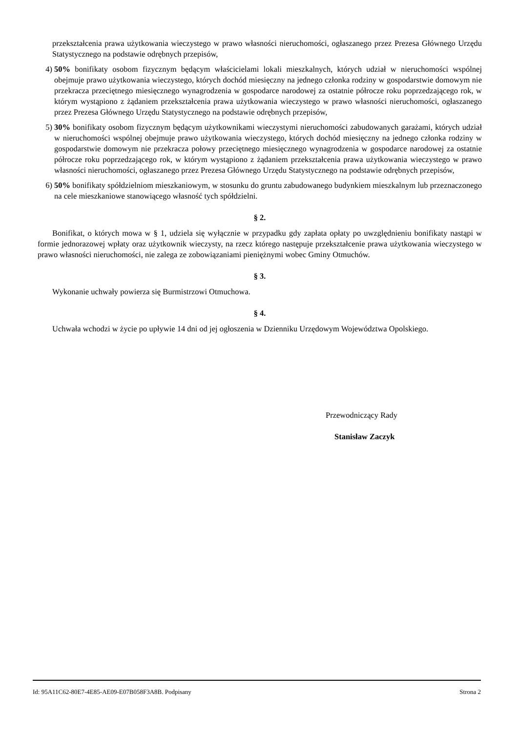przekształcenia prawa użytkowania wieczystego w prawo własności nieruchomości, ogłaszanego przez Prezesa Głównego Urzędu Statystycznego na podstawie odrębnych przepisów,
4) 50% bonifikaty osobom fizycznym będącym właścicielami lokali mieszkalnych, których udział w nieruchomości wspólnej obejmuje prawo użytkowania wieczystego, których dochód miesięczny na jednego członka rodziny w gospodarstwie domowym nie przekracza przeciętnego miesięcznego wynagrodzenia w gospodarce narodowej za ostatnie półrocze roku poprzedzającego rok, w którym wystąpiono z żądaniem przekształcenia prawa użytkowania wieczystego w prawo własności nieruchomości, ogłaszanego przez Prezesa Głównego Urzędu Statystycznego na podstawie odrębnych przepisów,
5) 30% bonifikaty osobom fizycznym będącym użytkownikami wieczystymi nieruchomości zabudowanych garażami, których udział w nieruchomości wspólnej obejmuje prawo użytkowania wieczystego, których dochód miesięczny na jednego członka rodziny w gospodarstwie domowym nie przekracza połowy przeciętnego miesięcznego wynagrodzenia w gospodarce narodowej za ostatnie półrocze roku poprzedzającego rok, w którym wystąpiono z żądaniem przekształcenia prawa użytkowania wieczystego w prawo własności nieruchomości, ogłaszanego przez Prezesa Głównego Urzędu Statystycznego na podstawie odrębnych przepisów,
6) 50% bonifikaty spółdzielniom mieszkaniowym, w stosunku do gruntu zabudowanego budynkiem mieszkalnym lub przeznaczonego na cele mieszkaniowe stanowiącego własność tych spółdzielni.
§ 2.
Bonifikat, o których mowa w § 1, udziela się wyłącznie w przypadku gdy zapłata opłaty po uwzględnieniu bonifikaty nastąpi w formie jednorazowej wpłaty oraz użytkownik wieczysty, na rzecz którego następuje przekształcenie prawa użytkowania wieczystego w prawo własności nieruchomości, nie zalega ze zobowiązaniami pieniężnymi wobec Gminy Otmuchów.
§ 3.
Wykonanie uchwały powierza się Burmistrzowi Otmuchowa.
§ 4.
Uchwała wchodzi w życie po upływie 14 dni od jej ogłoszenia w Dzienniku Urzędowym Województwa Opolskiego.
Przewodniczący Rady
Stanisław Zaczyk
Id: 95A11C62-80E7-4E85-AE09-E07B058F3A8B. Podpisany Strona 2